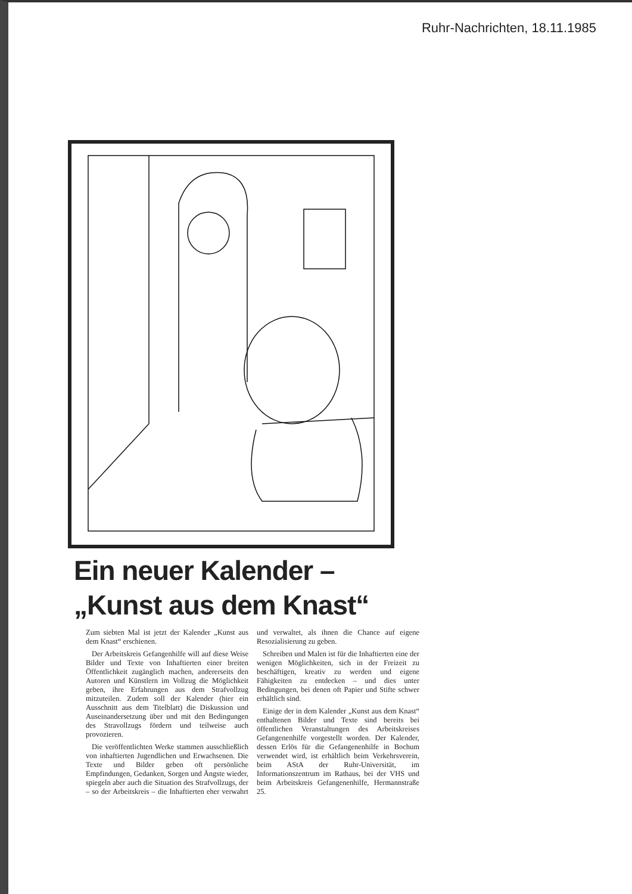Ruhr-Nachrichten, 18.11.1985
Ein neuer Kalender –
„Kunst aus dem Knast“
Zum siebten Mal ist jetzt der Kalender „Kunst aus dem Knast“ erschienen.
Der Arbeitskreis Gefangenhilfe will auf diese Weise Bilder und Texte von Inhaftierten einer breiten Öffentlichkeit zugänglich machen, andererseits den Autoren und Künstlern im Vollzug die Möglichkeit geben, ihre Erfahrungen aus dem Strafvollzug mitzuteilen. Zudem soll der Kalender (hier ein Ausschnitt aus dem Titelblatt) die Diskussion und Auseinandersetzung über und mit den Bedingungen des Stravollzugs fördern und teilweise auch provozieren.
Die veröffentlichten Werke stammen ausschließlich von inhaftierten Jugendlichen und Erwachsenen. Die Texte und Bilder geben oft persönliche Empfindungen, Gedanken, Sorgen und Ängste wieder, spiegeln aber auch die Situation des Strafvollzugs, der – so der Arbeitskreis – die Inhaftierten eher verwahrt und verwaltet, als ihnen die Chance auf eigene Resozialisierung zu geben.
Schreiben und Malen ist für die Inhaftierten eine der wenigen Möglichkeiten, sich in der Freizeit zu beschäftigen, kreativ zu werden und eigene Fähigkeiten zu entdecken – und dies unter Bedingungen, bei denen oft Papier und Stifte schwer erhältlich sind.
Einige der in dem Kalender „Kunst aus dem Knast“ enthaltenen Bilder und Texte sind bereits bei öffentlichen Veranstaltungen des Arbeitskreises Gefangenenhilfe vorgestellt worden. Der Kalender, dessen Erlös für die Gefangenenhilfe in Bochum verwendet wird, ist erhältlich beim Verkehrsverein, beim AStA der Ruhr-Universität, im Informationszentrum im Rathaus, bei der VHS und beim Arbeitskreis Gefangenenhilfe, Hermannstraße 25.